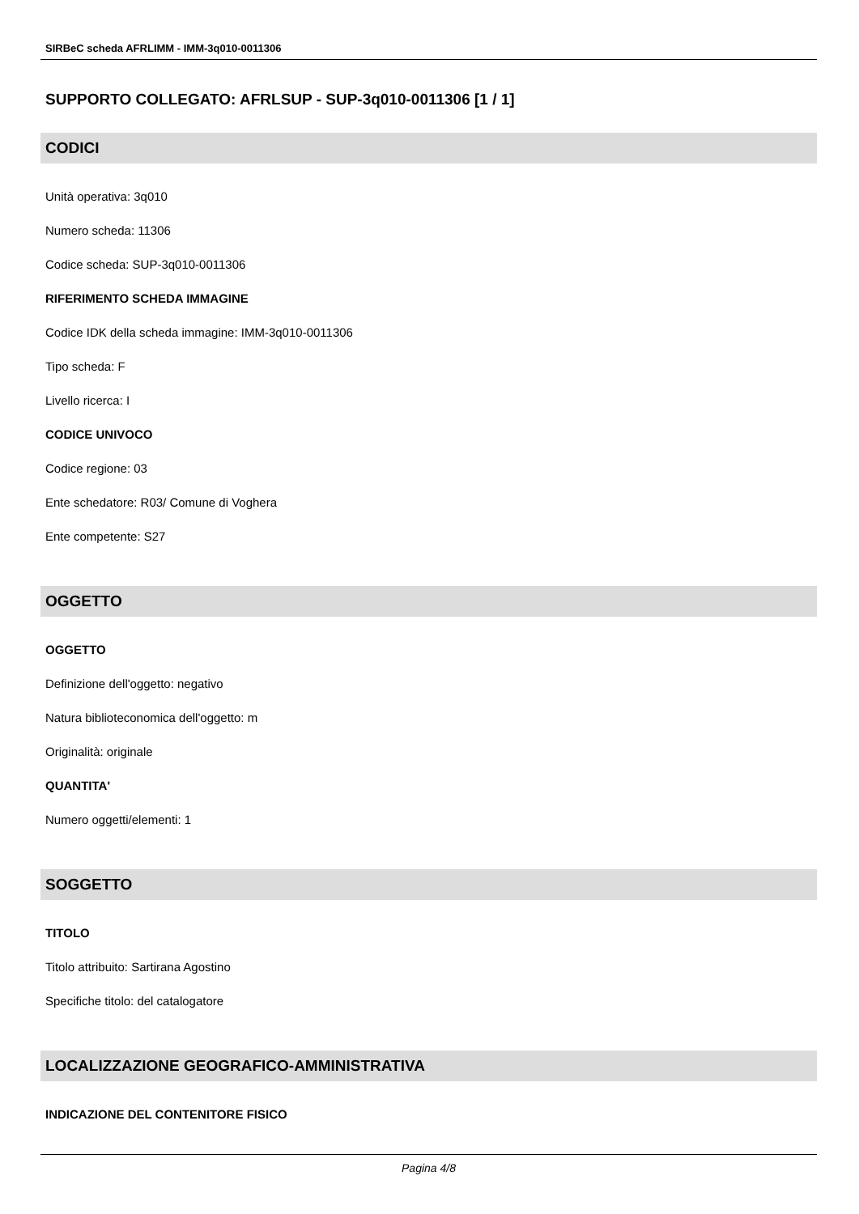SIRBeC scheda AFRLIMM - IMM-3q010-0011306
SUPPORTO COLLEGATO: AFRLSUP - SUP-3q010-0011306 [1 / 1]
CODICI
Unità operativa: 3q010
Numero scheda: 11306
Codice scheda: SUP-3q010-0011306
RIFERIMENTO SCHEDA IMMAGINE
Codice IDK della scheda immagine: IMM-3q010-0011306
Tipo scheda: F
Livello ricerca: I
CODICE UNIVOCO
Codice regione: 03
Ente schedatore: R03/ Comune di Voghera
Ente competente: S27
OGGETTO
OGGETTO
Definizione dell'oggetto: negativo
Natura biblioteconomica dell'oggetto: m
Originalità: originale
QUANTITA'
Numero oggetti/elementi: 1
SOGGETTO
TITOLO
Titolo attribuito: Sartirana Agostino
Specifiche titolo: del catalogatore
LOCALIZZAZIONE GEOGRAFICO-AMMINISTRATIVA
INDICAZIONE DEL CONTENITORE FISICO
Pagina 4/8